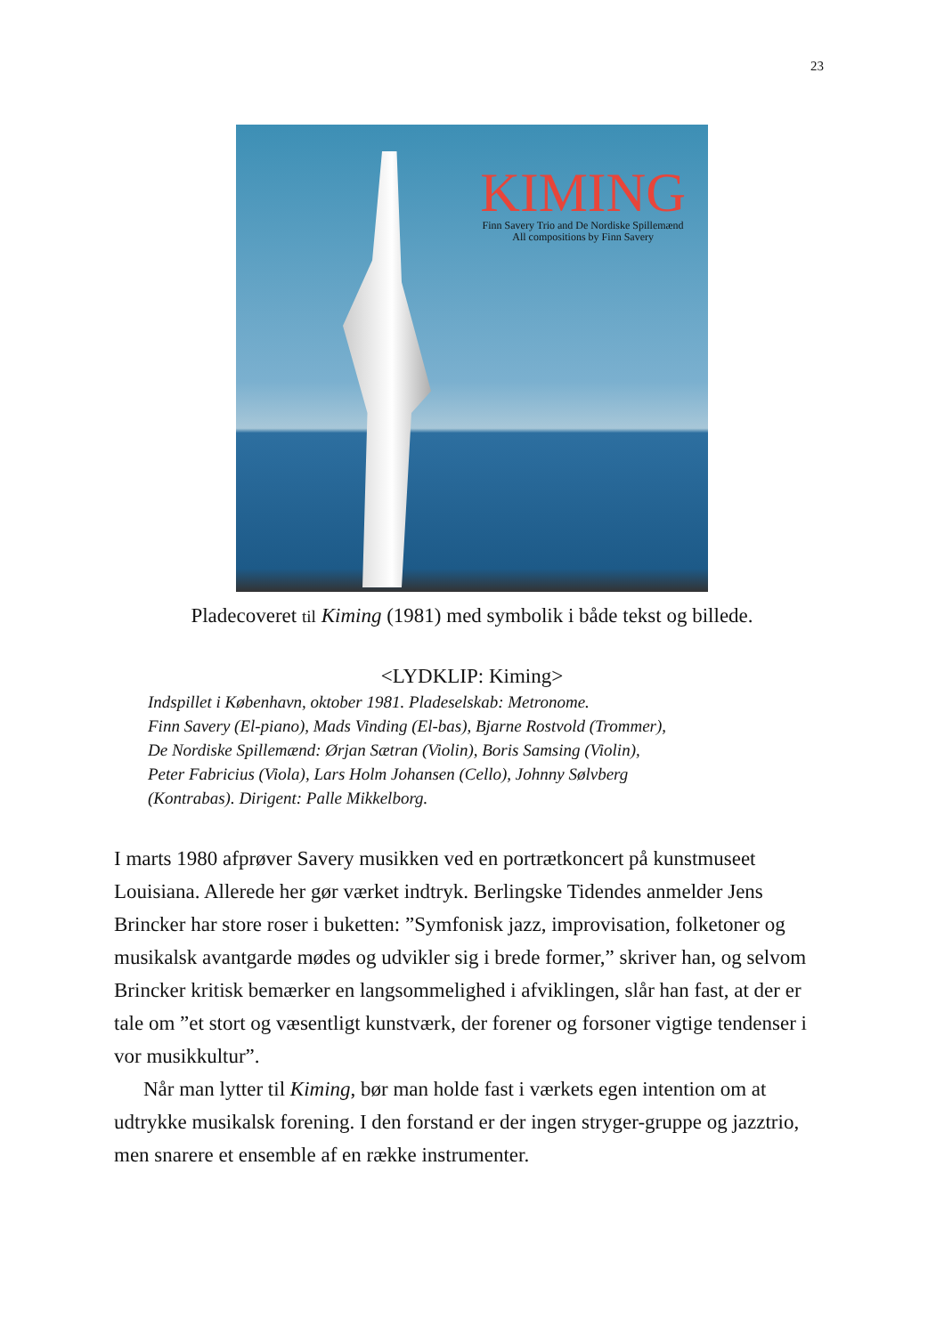23
KIMING
Finn Savery Trio and De Nordiske Spillemænd
All compositions by Finn Savery
Pladecoveret til Kiming (1981) med symbolik i både tekst og billede.
<LYDKLIP: Kiming>
Indspillet i København, oktober 1981. Pladeselskab: Metronome.
Finn Savery (El-piano), Mads Vinding (El-bas), Bjarne Rostvold (Trommer),
De Nordiske Spillemænd: Ørjan Sætran (Violin), Boris Samsing (Violin),
Peter Fabricius (Viola), Lars Holm Johansen (Cello), Johnny Sølvberg
(Kontrabas). Dirigent: Palle Mikkelborg.
I marts 1980 afprøver Savery musikken ved en portrætkoncert på kunstmuseet Louisiana. Allerede her gør værket indtryk. Berlingske Tidendes anmelder Jens Brincker har store roser i buketten: ”Symfonisk jazz, improvisation, folketoner og musikalsk avantgarde mødes og udvikler sig i brede former,” skriver han, og selvom Brincker kritisk bemærker en langsommelighed i afviklingen, slår han fast, at der er tale om ”et stort og væsentligt kunstværk, der forener og forsoner vigtige tendenser i vor musikkultur”.
Når man lytter til Kiming, bør man holde fast i værkets egen intention om at udtrykke musikalsk forening. I den forstand er der ingen stryger-gruppe og jazztrio, men snarere et ensemble af en række instrumenter.